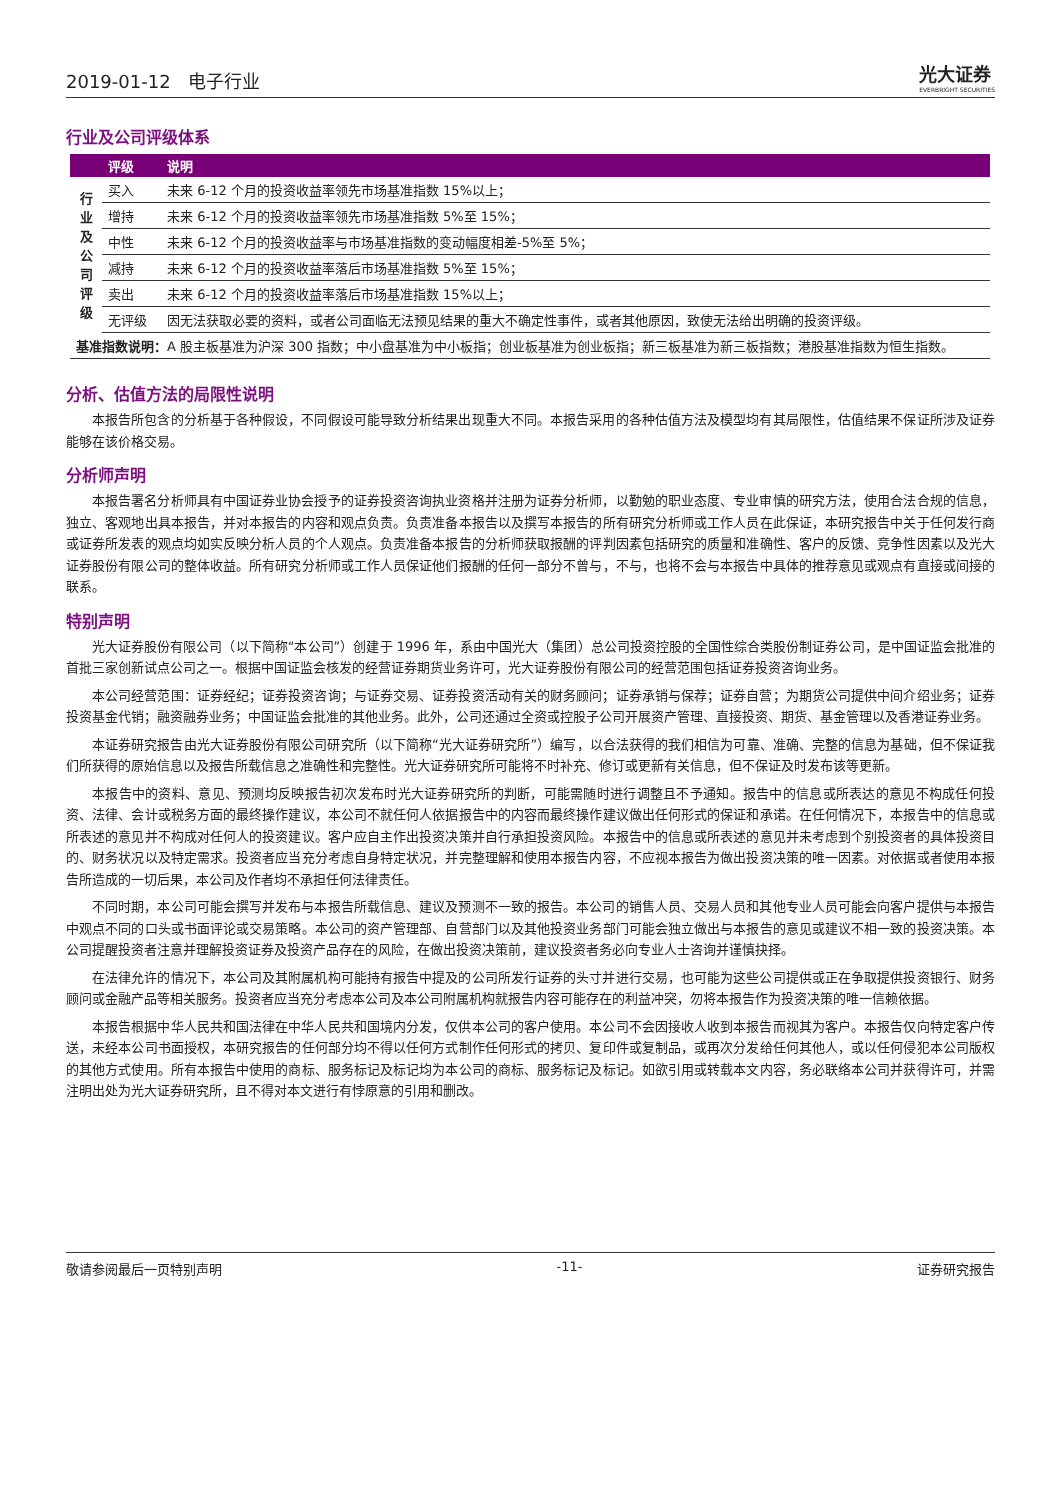2019-01-12 电子行业
光大证券
EVERBRIGHT SECURITIES
行业及公司评级体系
| | 评级 | 说明 |
| --- | --- | --- |
| 行 业 及 公 司 评 级 | 买入 | 未来 6-12 个月的投资收益率领先市场基准指数 15%以上； |
| | 增持 | 未来 6-12 个月的投资收益率领先市场基准指数 5%至 15%； |
| | 中性 | 未来 6-12 个月的投资收益率与市场基准指数的变动幅度相差-5%至 5%； |
| | 减持 | 未来 6-12 个月的投资收益率落后市场基准指数 5%至 15%； |
| | 卖出 | 未来 6-12 个月的投资收益率落后市场基准指数 15%以上； |
| | 无评级 | 因无法获取必要的资料，或者公司面临无法预见结果的重大不确定性事件，或者其他原因，致使无法给出明确的投资评级。 |
| 基准指数说明： A 股主板基准为沪深 300 指数；中小盘基准为中小板指；创业板基准为创业板指；新三板基准为新三板指数；港股基准指数为恒生指数。 | | |
分析、估值方法的局限性说明
本报告所包含的分析基于各种假设，不同假设可能导致分析结果出现重大不同。本报告采用的各种估值方法及模型均有其局限性，估值结果不保证所涉及证券能够在该价格交易。
分析师声明
本报告署名分析师具有中国证券业协会授予的证券投资咨询执业资格并注册为证券分析师，以勤勉的职业态度、专业审慎的研究方法，使用合法合规的信息，独立、客观地出具本报告，并对本报告的内容和观点负责。负责准备本报告以及撰写本报告的所有研究分析师或工作人员在此保证，本研究报告中关于任何发行商或证券所发表的观点均如实反映分析人员的个人观点。负责准备本报告的分析师获取报酬的评判因素包括研究的质量和准确性、客户的反馈、竞争性因素以及光大证券股份有限公司的整体收益。所有研究分析师或工作人员保证他们报酬的任何一部分不曾与，不与，也将不会与本报告中具体的推荐意见或观点有直接或间接的联系。
特别声明
光大证券股份有限公司（以下简称“本公司”）创建于 1996 年，系由中国光大（集团）总公司投资控股的全国性综合类股份制证券公司，是中国证监会批准的首批三家创新试点公司之一。根据中国证监会核发的经营证券期货业务许可，光大证券股份有限公司的经营范围包括证券投资咨询业务。
本公司经营范围：证券经纪；证券投资咨询；与证券交易、证券投资活动有关的财务顾问；证券承销与保荐；证券自营；为期货公司提供中间介绍业务；证券投资基金代销；融资融券业务；中国证监会批准的其他业务。此外，公司还通过全资或控股子公司开展资产管理、直接投资、期货、基金管理以及香港证券业务。
本证券研究报告由光大证券股份有限公司研究所（以下简称“光大证券研究所”）编写，以合法获得的我们相信为可靠、准确、完整的信息为基础，但不保证我们所获得的原始信息以及报告所载信息之准确性和完整性。光大证券研究所可能将不时补充、修订或更新有关信息，但不保证及时发布该等更新。
本报告中的资料、意见、预测均反映报告初次发布时光大证券研究所的判断，可能需随时进行调整且不予通知。报告中的信息或所表达的意见不构成任何投资、法律、会计或税务方面的最终操作建议，本公司不就任何人依据报告中的内容而最终操作建议做出任何形式的保证和承诺。在任何情况下，本报告中的信息或所表述的意见并不构成对任何人的投资建议。客户应自主作出投资决策并自行承担投资风险。本报告中的信息或所表述的意见并未考虑到个别投资者的具体投资目的、财务状况以及特定需求。投资者应当充分考虑自身特定状况，并完整理解和使用本报告内容，不应视本报告为做出投资决策的唯一因素。对依据或者使用本报告所造成的一切后果，本公司及作者均不承担任何法律责任。
不同时期，本公司可能会撰写并发布与本报告所载信息、建议及预测不一致的报告。本公司的销售人员、交易人员和其他专业人员可能会向客户提供与本报告中观点不同的口头或书面评论或交易策略。本公司的资产管理部、自营部门以及其他投资业务部门可能会独立做出与本报告的意见或建议不相一致的投资决策。本公司提醒投资者注意并理解投资证券及投资产品存在的风险，在做出投资决策前，建议投资者务必向专业人士咨询并谨慎抉择。
在法律允许的情况下，本公司及其附属机构可能持有报告中提及的公司所发行证券的头寸并进行交易，也可能为这些公司提供或正在争取提供投资银行、财务顾问或金融产品等相关服务。投资者应当充分考虑本公司及本公司附属机构就报告内容可能存在的利益冲突，勿将本报告作为投资决策的唯一信赖依据。
本报告根据中华人民共和国法律在中华人民共和国境内分发，仅供本公司的客户使用。本公司不会因接收人收到本报告而视其为客户。本报告仅向特定客户传送，未经本公司书面授权，本研究报告的任何部分均不得以任何方式制作任何形式的拷贝、复印件或复制品，或再次分发给任何其他人，或以任何侵犯本公司版权的其他方式使用。所有本报告中使用的商标、服务标记及标记均为本公司的商标、服务标记及标记。如欲引用或转载本文内容，务必联络本公司并获得许可，并需注明出处为光大证券研究所，且不得对本文进行有悖原意的引用和删改。
敬请参阅最后一页特别声明 -11- 证券研究报告